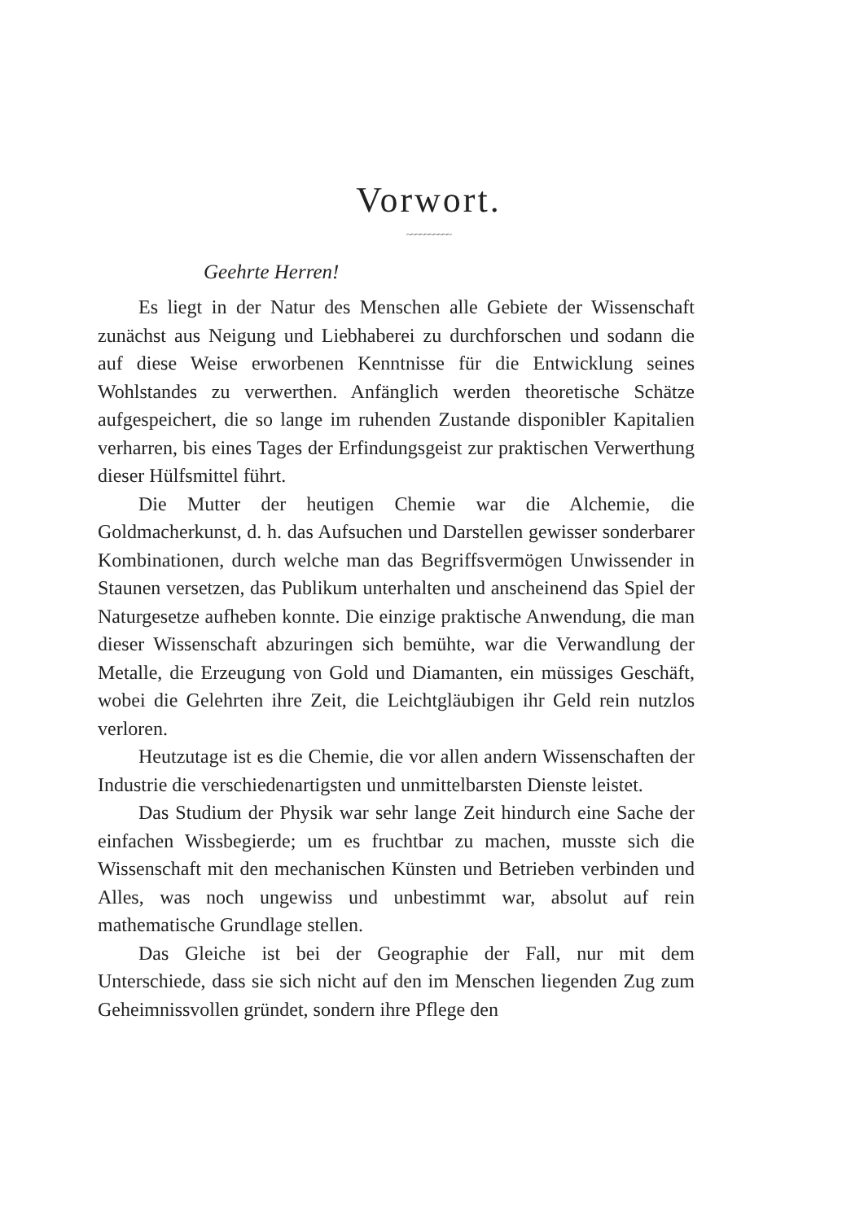Vorwort.
~~~~~~~~~~
Geehrte Herren!
Es liegt in der Natur des Menschen alle Gebiete der Wissenschaft zunächst aus Neigung und Liebhaberei zu durchforschen und sodann die auf diese Weise erworbenen Kenntnisse für die Entwicklung seines Wohlstandes zu verwerthen. Anfänglich werden theoretische Schätze aufgespeichert, die so lange im ruhenden Zustande disponibler Kapitalien verharren, bis eines Tages der Erfindungsgeist zur praktischen Verwerthung dieser Hülfsmittel führt.
Die Mutter der heutigen Chemie war die Alchemie, die Goldmacherkunst, d. h. das Aufsuchen und Darstellen gewisser sonderbarer Kombinationen, durch welche man das Begriffsvermögen Unwissender in Staunen versetzen, das Publikum unterhalten und anscheinend das Spiel der Naturgesetze aufheben konnte. Die einzige praktische Anwendung, die man dieser Wissenschaft abzuringen sich bemühte, war die Verwandlung der Metalle, die Erzeugung von Gold und Diamanten, ein müssiges Geschäft, wobei die Gelehrten ihre Zeit, die Leichtgläubigen ihr Geld rein nutzlos verloren.
Heutzutage ist es die Chemie, die vor allen andern Wissenschaften der Industrie die verschiedenartigsten und unmittelbarsten Dienste leistet.
Das Studium der Physik war sehr lange Zeit hindurch eine Sache der einfachen Wissbegierde; um es fruchtbar zu machen, musste sich die Wissenschaft mit den mechanischen Künsten und Betrieben verbinden und Alles, was noch ungewiss und unbestimmt war, absolut auf rein mathematische Grundlage stellen.
Das Gleiche ist bei der Geographie der Fall, nur mit dem Unterschiede, dass sie sich nicht auf den im Menschen liegenden Zug zum Geheimnissvollen gründet, sondern ihre Pflege den